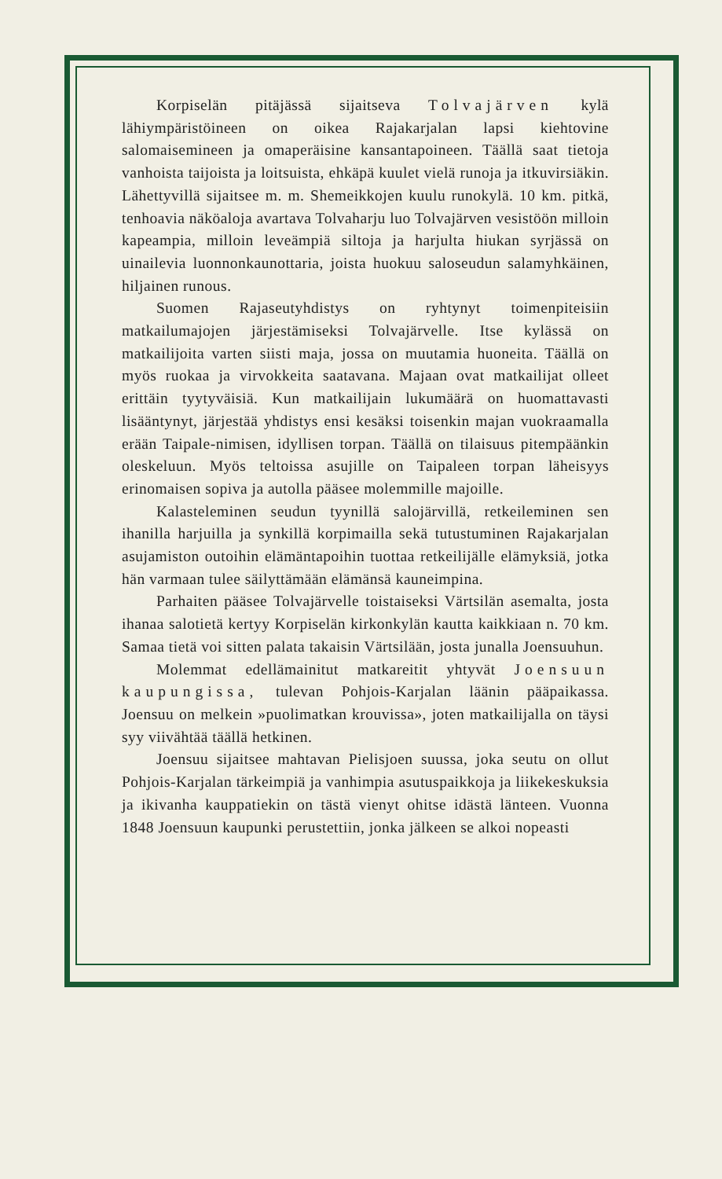Korpiselän pitäjässä sijaitseva Tolvajärven kylä lähiympäristöineen on oikea Rajakarjalan lapsi kiehtovine salomaisemineen ja omaperäisine kansantapoineen. Täällä saat tietoja vanhoista taijoista ja loitsuista, ehkäpä kuulet vielä runoja ja itkuvirsiäkin. Lähettyvillä sijaitsee m. m. Shemeikkojen kuulu runokylä. 10 km. pitkä, tenhoavia näköaloja avartava Tolvaharju luo Tolvajärven vesistöön milloin kapeampia, milloin leveämpiä siltoja ja harjulta hiukan syrjässä on uinailevia luonnonkaunottaria, joista huokuu saloseudun salamyhkäinen, hiljainen runous.
Suomen Rajaseutyhdistys on ryhtynyt toimenpiteisiin matkailumajojen järjestämiseksi Tolvajärvelle. Itse kylässä on matkailijoita varten siisti maja, jossa on muutamia huoneita. Täällä on myös ruokaa ja virvokkeita saatavana. Majaan ovat matkailijat olleet erittäin tyytyväisiä. Kun matkailijain lukumäärä on huomattavasti lisääntynyt, järjestää yhdistys ensi kesäksi toisenkin majan vuokraamalla erään Taipale-nimisen, idyllisen torpan. Täällä on tilaisuus pitempäänkin oleskeluun. Myös teltoissa asujille on Taipaleen torpan läheisyys erinomaisen sopiva ja autolla pääsee molemmille majoille.
Kalasteleminen seudun tyynillä salojärvillä, retkeileminen sen ihanilla harjuilla ja synkillä korpimailla sekä tutustuminen Rajakarjalan asujamiston outoihin elämäntapoihin tuottaa retkeilijälle elämyksiä, jotka hän varmaan tulee säilyttämään elämänsä kauneimpina.
Parhaiten pääsee Tolvajärvelle toistaiseksi Värtsilän asemalta, josta ihanaa salotietä kertyy Korpiselän kirkonkylän kautta kaikkiaan n. 70 km. Samaa tietä voi sitten palata takaisin Värtsilään, josta junalla Joensuuhun.
Molemmat edellämainitut matkareitit yhtyvät Joensuun kaupungissa, tulevan Pohjois-Karjalan läänin pääpaikassa. Joensuu on melkein »puolimatkan krouvissa», joten matkailijalla on täysi syy viivähtää täällä hetkinen.
Joensuu sijaitsee mahtavan Pielisjoen suussa, joka seutu on ollut Pohjois-Karjalan tärkeimpiä ja vanhimpia asutuspaikkoja ja liikekeskuksia ja ikivanha kauppatiekin on tästä vienyt ohitse idästä länteen. Vuonna 1848 Joensuun kaupunki perustettiin, jonka jälkeen se alkoi nopeasti